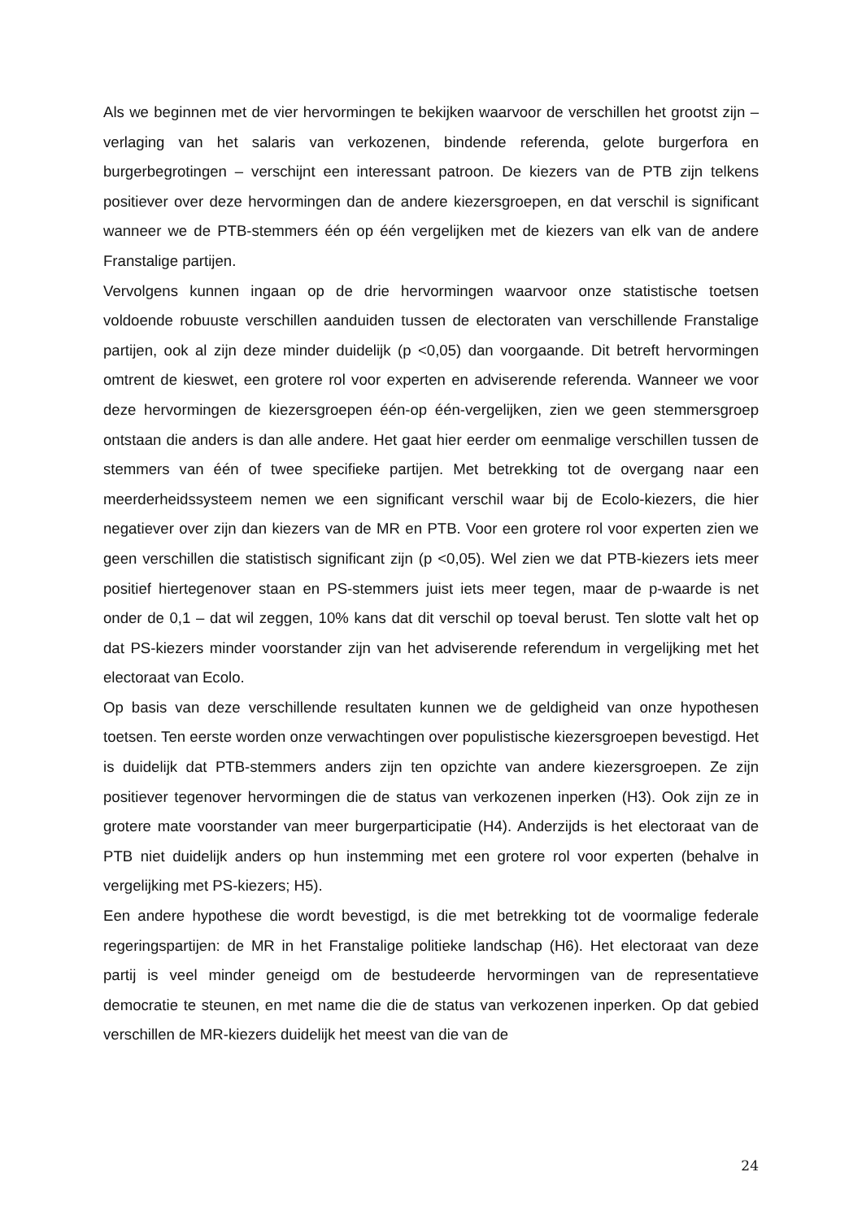Als we beginnen met de vier hervormingen te bekijken waarvoor de verschillen het grootst zijn – verlaging van het salaris van verkozenen, bindende referenda, gelote burgerfora en burgerbegrotingen – verschijnt een interessant patroon. De kiezers van de PTB zijn telkens positiever over deze hervormingen dan de andere kiezersgroepen, en dat verschil is significant wanneer we de PTB-stemmers één op één vergelijken met de kiezers van elk van de andere Franstalige partijen.
Vervolgens kunnen ingaan op de drie hervormingen waarvoor onze statistische toetsen voldoende robuuste verschillen aanduiden tussen de electoraten van verschillende Franstalige partijen, ook al zijn deze minder duidelijk (p <0,05) dan voorgaande. Dit betreft hervormingen omtrent de kieswet, een grotere rol voor experten en adviserende referenda. Wanneer we voor deze hervormingen de kiezersgroepen één-op één-vergelijken, zien we geen stemmersgroep ontstaan die anders is dan alle andere. Het gaat hier eerder om eenmalige verschillen tussen de stemmers van één of twee specifieke partijen. Met betrekking tot de overgang naar een meerderheidssysteem nemen we een significant verschil waar bij de Ecolo-kiezers, die hier negatiever over zijn dan kiezers van de MR en PTB. Voor een grotere rol voor experten zien we geen verschillen die statistisch significant zijn (p <0,05). Wel zien we dat PTB-kiezers iets meer positief hiertegenover staan en PS-stemmers juist iets meer tegen, maar de p-waarde is net onder de 0,1 – dat wil zeggen, 10% kans dat dit verschil op toeval berust. Ten slotte valt het op dat PS-kiezers minder voorstander zijn van het adviserende referendum in vergelijking met het electoraat van Ecolo.
Op basis van deze verschillende resultaten kunnen we de geldigheid van onze hypothesen toetsen. Ten eerste worden onze verwachtingen over populistische kiezersgroepen bevestigd. Het is duidelijk dat PTB-stemmers anders zijn ten opzichte van andere kiezersgroepen. Ze zijn positiever tegenover hervormingen die de status van verkozenen inperken (H3). Ook zijn ze in grotere mate voorstander van meer burgerparticipatie (H4). Anderzijds is het electoraat van de PTB niet duidelijk anders op hun instemming met een grotere rol voor experten (behalve in vergelijking met PS-kiezers; H5).
Een andere hypothese die wordt bevestigd, is die met betrekking tot de voormalige federale regeringspartijen: de MR in het Franstalige politieke landschap (H6). Het electoraat van deze partij is veel minder geneigd om de bestudeerde hervormingen van de representatieve democratie te steunen, en met name die die de status van verkozenen inperken. Op dat gebied verschillen de MR-kiezers duidelijk het meest van die van de
24